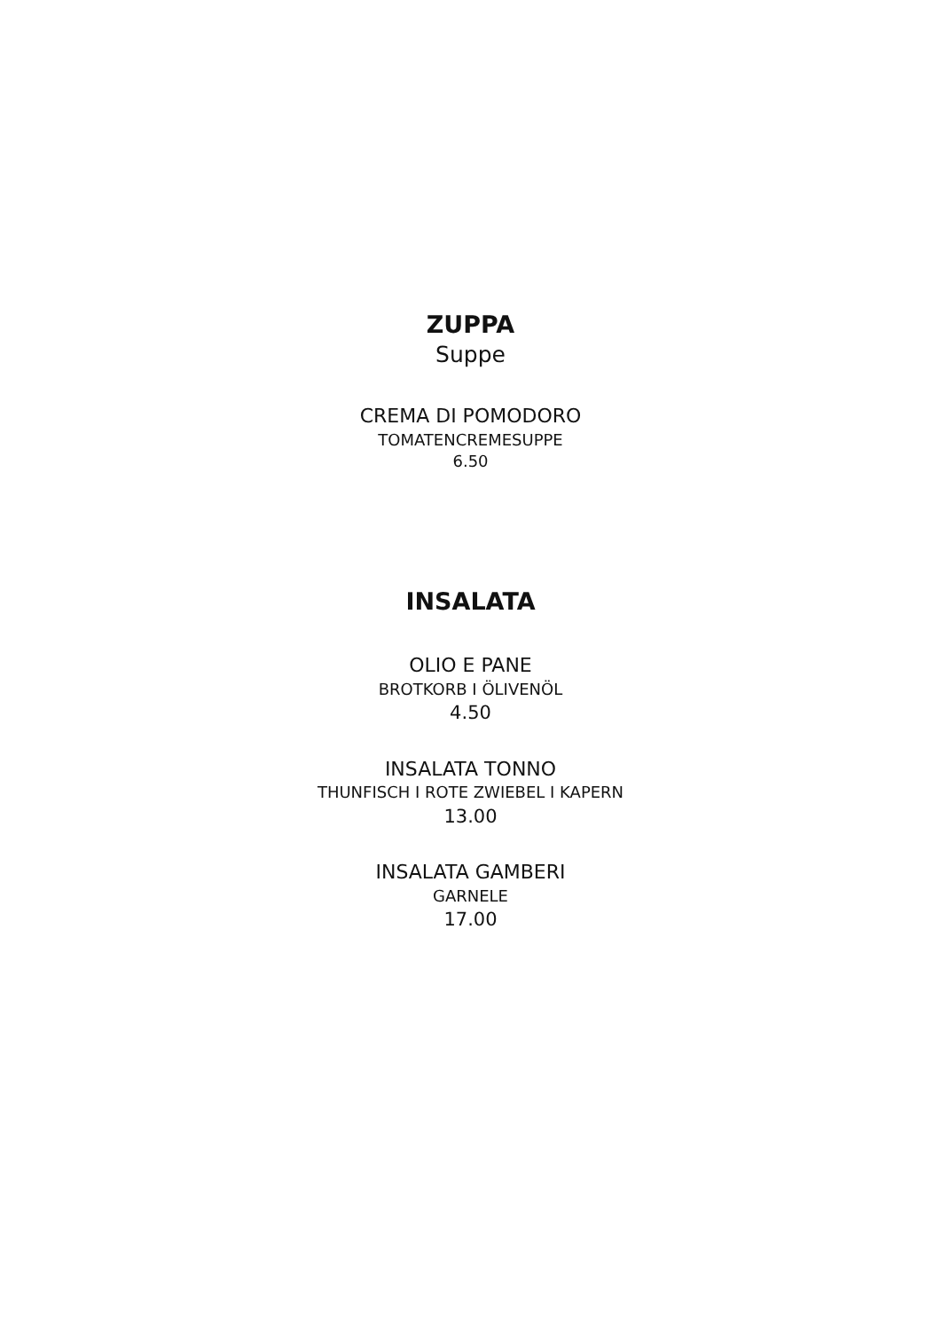ZUPPA
Suppe
CREMA DI POMODORO
TOMATENCREMESUPPE
6.50
INSALATA
OLIO E PANE
BROTKORB I ÖLIVENÖL
4.50
INSALATA TONNO
THUNFISCH I ROTE ZWIEBEL I KAPERN
13.00
INSALATA GAMBERI
GARNELE
17.00